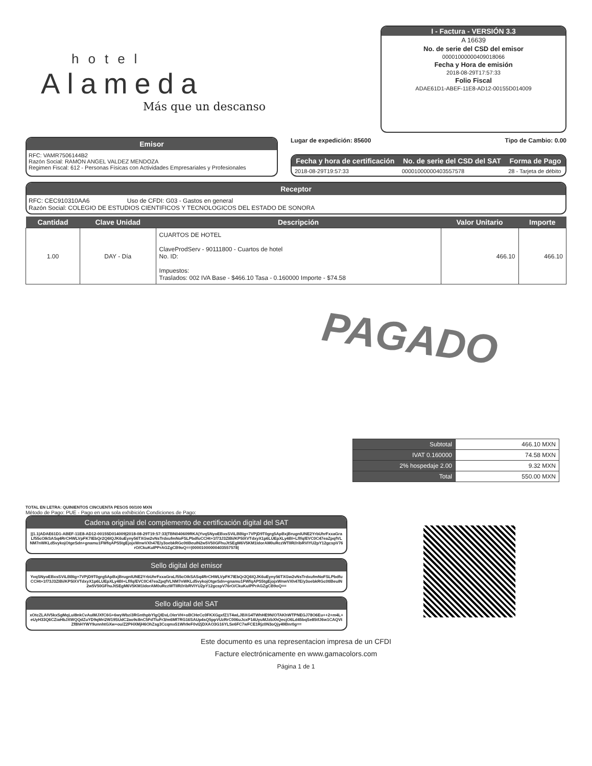hotel
Alameda
Más que un descanso
I - Factura - VERSIÓN 3.3
A 16639
No. de serie del CSD del emisor
00001000000409018066
Fecha y Hora de emisión
2018-08-29T17:57:33
Folio Fiscal
ADAE61D1-ABEF-11E8-AD12-00155D014009
Emisor
RFC: VAMR7506144B2
Razón Social: RAMON ANGEL VALDEZ MENDOZA
Regimen Fiscal: 612 - Personas Físicas con Actividades Empresariales y Profesionales
Lugar de expedición: 85600 Tipo de Cambio: 0.00
| Fecha y hora de certificación | No. de serie del CSD del SAT | Forma de Pago |
| --- | --- | --- |
| 2018-08-29T19:57:33 | 00001000000403557578 | 28 - Tarjeta de débito |
Receptor
RFC: CEC910310AA6 Uso de CFDI: G03 - Gastos en general
Razón Social: COLEGIO DE ESTUDIOS CIENTIFICOS Y TECNOLOGICOS DEL ESTADO DE SONORA
| Cantidad | Clave Unidad | Descripción | Valor Unitario | Importe |
| --- | --- | --- | --- | --- |
| 1.00 | DAY - Día | CUARTOS DE HOTEL ClaveProdServ - 90111800 - Cuartos de hotel No. ID: Impuestos: Traslados: 002 IVA Base - $466.10 Tasa - 0.160000 Importe - $74.58 | 466.10 | 466.10 |
PAGADO
| Subtotal | 466.10 MXN |
| IVAT 0.160000 | 74.58 MXN |
| 2% hospedaje 2.00 | 9.32 MXN |
| Total | 550.00 MXN |
TOTAL EN LETRA: QUINIENTOS CINCUENTA PESOS 00/100 MXN
Método de Pago: PUE - Pago en una sola exhibición Condiciones de Pago:
Cadena original del complemento de certificación digital del SAT
||1.1|ADAE61D1-ABEF-11E8-AD12-00155D014009|2018-08-29T19:57:33|TBN040609RKA|YvqSNyoEBxsSViLBBIg+7VPjD9T0grg5ApBxjBrugnIUNE2YrbUhrFxxaGraLf55cOIkSASq4RrCHWLVpFK7IEbQr2Q6IQJK6uEyny56TXGw2vNsTrdxufmNoFSLPbdfuCCHt+1f73J3ZIBi/KP5IXVTdxyX1p6LUEpXLy4BI+Lflfq/EVC0C47eaZpqfVLNM7nWKLd5vykojOtgeSdn+gnamu1FWfqAPS5tgEjojxWnwVXh47E/y3oebkRGc0tIBeuIN2w5V50GFhuJtSEgM6V5KM1IdorAM0uRczWTIIR//ribRVIYU2pY12gcspV76rO/CkuKuIPPrAGZgCB9oQ==|00001000000403557578|
Sello digital del emisor
YvqSNyoEBxsSViLBBIg+7VPjD9T0grg5ApBxjBrugnIUNE2YrbUhrFxxaGraLf55cOIkSASq4RrCHWLVpFK7IEbQr2Q6IQJK6uEyny56TXGw2vNsTrdxufmNoFSLPbdfuCCHt+1f73J3ZIBi/KP5IXVTdxyX1p6LUEpXLy4BI+Lflfq/EVC0C47eaZpqfVLNM7nWKLd5vykojOtgeSdn+gnamu1FWfqAPS5tgEjojxWnwVXh47E/y3oebkRGc0tIBeuIN2w5V50GFhuJtSEgM6V5KM1IdorAM0uRczWTIIR//ribRVIYU2pY12gcspV76rO/CkuKuIPPrAGZgCB9oQ==
Sello digital del SAT
xOtcZLAIV5kxSgMqLuI8nkCvAuIMJXfC6G+6wyWbzi3RGnthpbYlgQIDxLOIerVH+oBCHeCc0FKXGgxfZ1T4wLJBXG4TWhHE9N/OTAKhWTPNEGJ78O6Eu++2+m4L+eUyH33Q6CZiaHbJXWQQdZuYD9qMri2W19SUdC2ao9c8nC5FdTluFr3/m6Mf7RG16SAUp4sQ5ppVUzRrC006uJcxP14UyuMJzbXhQecjO6Ld45bqSe85tfJ6w1CAQVtZf8hHYWY9unnhtGXw+ou/Z2PHXMjH6OhZsg3Ccqmx51Wh9eF0vI2jDXAO3G16YLSe6FC7wFCE1Rjz0N3oQjy49Bnr0g==
Este documento es una representacion impresa de un CFDI
Facture electrónicamente en www.gamacolors.com
Página 1 de 1